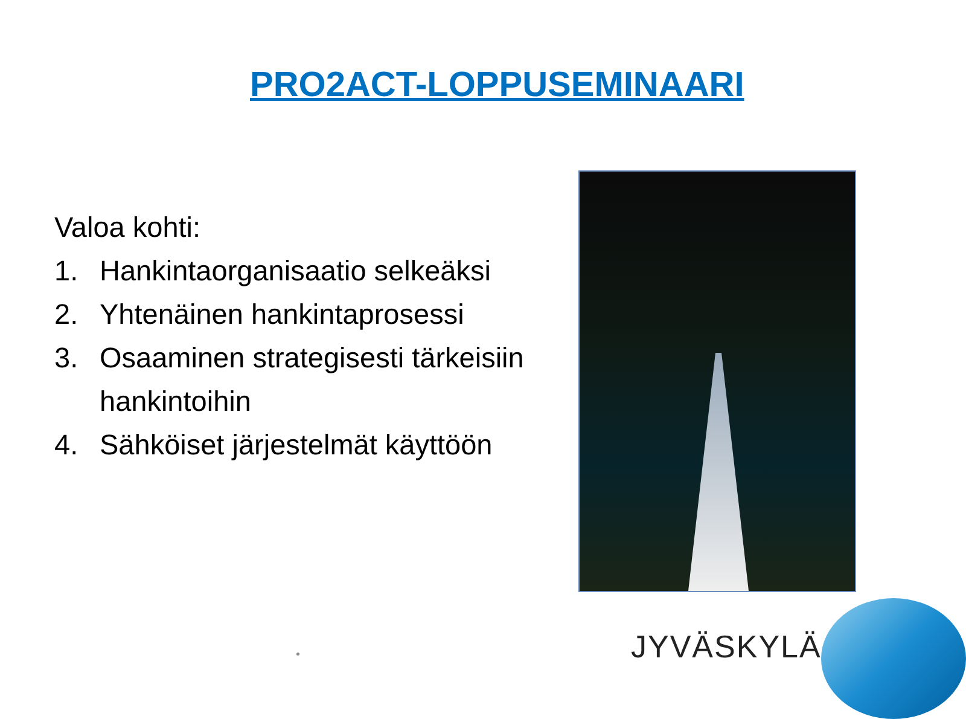PRO2ACT-LOPPUSEMINAARI
Valoa kohti:
1. Hankintaorganisaatio selkeäksi
2. Yhtenäinen hankintaprosessi
3. Osaaminen strategisesti tärkeisiin hankintoihin
4. Sähköiset järjestelmät käyttöön
JYVÄSKYLÄ